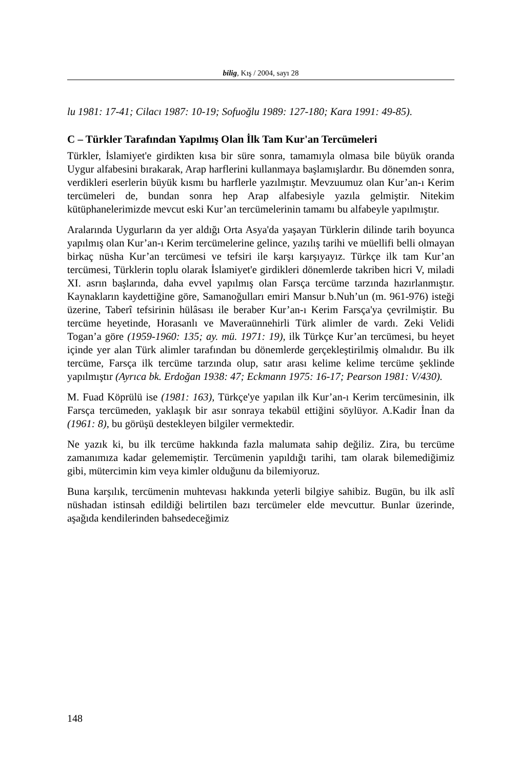bilig, Kış / 2004, sayı 28
lu 1981: 17-41; Cilacı 1987: 10-19; Sofuoğlu 1989: 127-180; Kara 1991: 49-85).
C – Türkler Tarafından Yapılmış Olan İlk Tam Kur'an Tercümeleri
Türkler, İslamiyet'e girdikten kısa bir süre sonra, tamamıyla olmasa bile büyük oranda Uygur alfabesini bırakarak, Arap harflerini kullanmaya başlamışlardır. Bu dönemden sonra, verdikleri eserlerin büyük kısmı bu harflerle yazılmıştır. Mevzuumuz olan Kur’an-ı Kerim tercümeleri de, bundan sonra hep Arap alfabesiyle yazıla gelmiştir. Nitekim kütüphanelerimizde mevcut eski Kur’an tercümelerinin tamamı bu alfabeyle yapılmıştır.
Aralarında Uygurların da yer aldığı Orta Asya'da yaşayan Türklerin dilinde tarih boyunca yapılmış olan Kur’an-ı Kerim tercümelerine gelince, yazılış tarihi ve müellifi belli olmayan birkaç nüsha Kur’an tercümesi ve tefsiri ile karşı karşıyayız. Türkçe ilk tam Kur’an tercümesi, Türklerin toplu olarak İslamiyet'e girdikleri dönemlerde takriben hicri V, miladi XI. asrın başlarında, daha evvel yapılmış olan Farsça tercüme tarzında hazırlanmıştır. Kaynakların kaydettiğine göre, Samanoğulları emiri Mansur b.Nuh’un (m. 961-976) isteği üzerine, Taberî tefsirinin hülâsası ile beraber Kur’an-ı Kerim Farsça'ya çevrilmiştir. Bu tercüme heyetinde, Horasanlı ve Maveraünnehirli Türk alimler de vardı. Zeki Velidi Togan’a göre (1959-1960: 135; ay. mü. 1971: 19), ilk Türkçe Kur’an tercümesi, bu heyet içinde yer alan Türk alimler tarafından bu dönemlerde gerçekleştirilmiş olmalıdır. Bu ilk tercüme, Farsça ilk tercüme tarzında olup, satır arası kelime kelime tercüme şeklinde yapılmıştır (Ayrıca bk. Erdoğan 1938: 47; Eckmann 1975: 16-17; Pearson 1981: V/430).
M. Fuad Köprülü ise (1981: 163), Türkçe'ye yapılan ilk Kur’an-ı Kerim tercümesinin, ilk Farsça tercümeden, yaklaşık bir asır sonraya tekabül ettiğini söylüyor. A.Kadir İnan da (1961: 8), bu görüşü destekleyen bilgiler vermektedir.
Ne yazık ki, bu ilk tercüme hakkında fazla malumata sahip değiliz. Zira, bu tercüme zamanımıza kadar gelememiştir. Tercümenin yapıldığı tarihi, tam olarak bilemediğimiz gibi, mütercimin kim veya kimler olduğunu da bilemiyoruz.
Buna karşılık, tercümenin muhtevası hakkında yeterli bilgiye sahibiz. Bugün, bu ilk aslî nüshadan istinsah edildiği belirtilen bazı tercümeler elde mevcuttur. Bunlar üzerinde, aşağıda kendilerinden bahsedeceğimiz
148